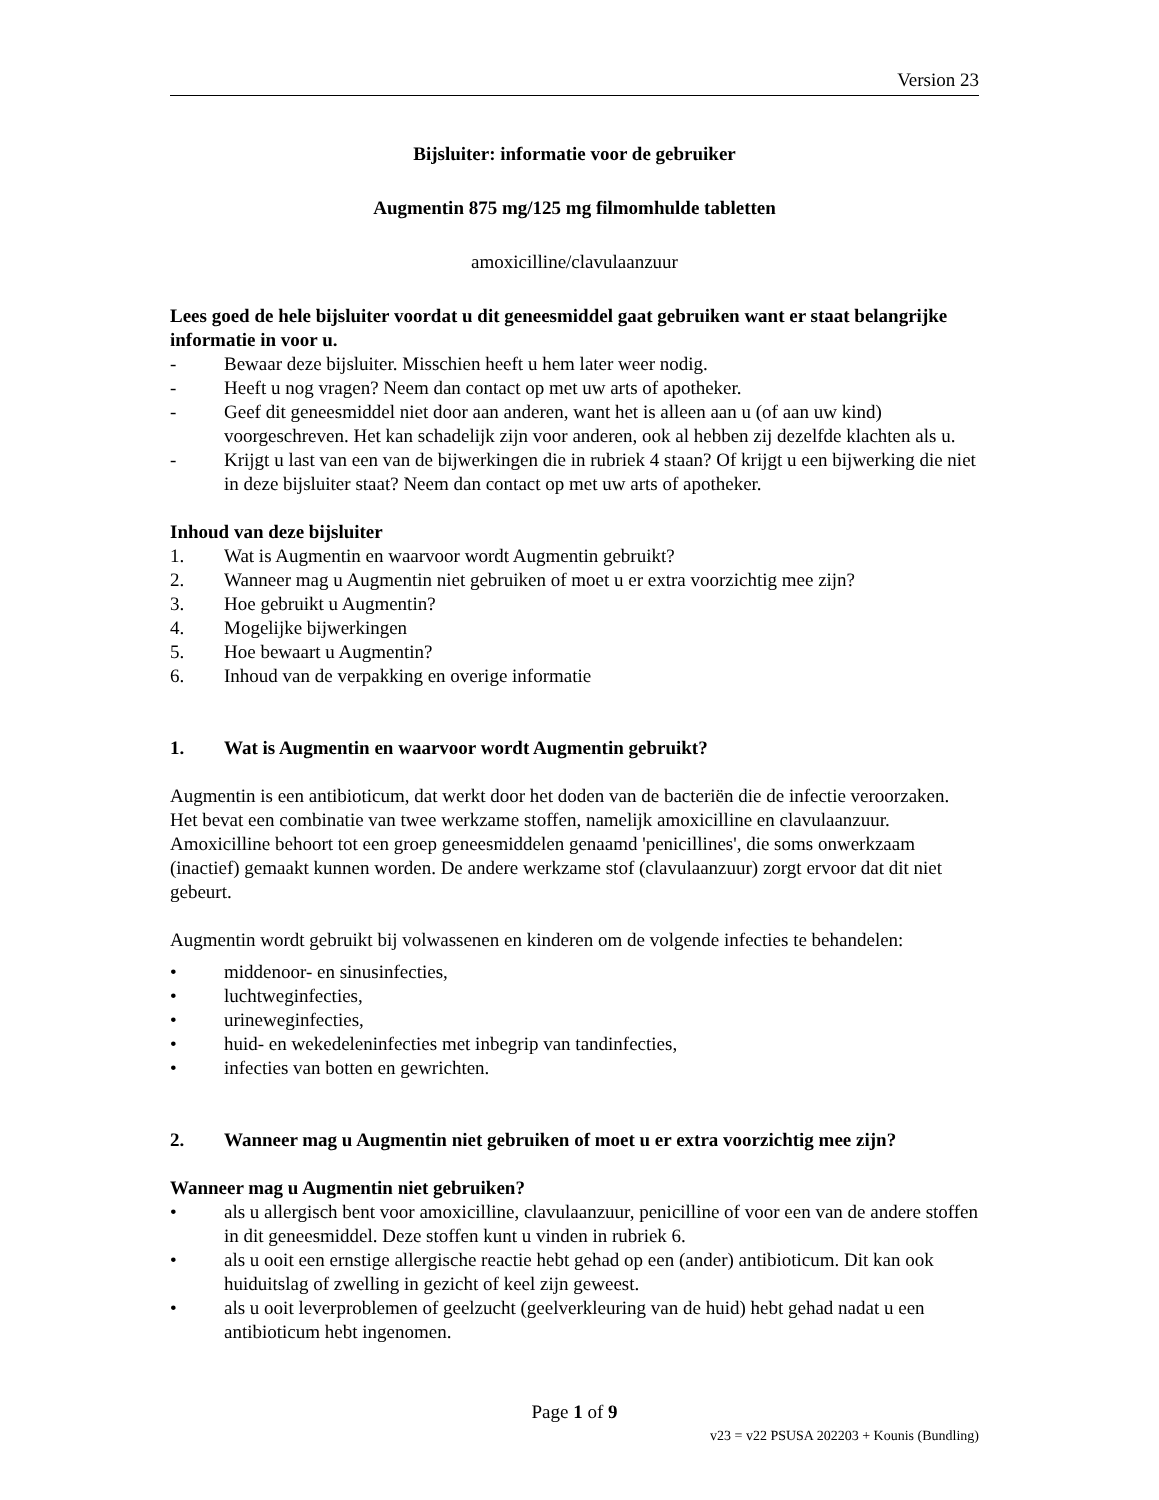Version 23
Bijsluiter: informatie voor de gebruiker
Augmentin 875 mg/125 mg filmomhulde tabletten
amoxicilline/clavulaanzuur
Lees goed de hele bijsluiter voordat u dit geneesmiddel gaat gebruiken want er staat belangrijke informatie in voor u.
- Bewaar deze bijsluiter. Misschien heeft u hem later weer nodig.
- Heeft u nog vragen? Neem dan contact op met uw arts of apotheker.
- Geef dit geneesmiddel niet door aan anderen, want het is alleen aan u (of aan uw kind) voorgeschreven. Het kan schadelijk zijn voor anderen, ook al hebben zij dezelfde klachten als u.
- Krijgt u last van een van de bijwerkingen die in rubriek 4 staan? Of krijgt u een bijwerking die niet in deze bijsluiter staat? Neem dan contact op met uw arts of apotheker.
Inhoud van deze bijsluiter
1. Wat is Augmentin en waarvoor wordt Augmentin gebruikt?
2. Wanneer mag u Augmentin niet gebruiken of moet u er extra voorzichtig mee zijn?
3. Hoe gebruikt u Augmentin?
4. Mogelijke bijwerkingen
5. Hoe bewaart u Augmentin?
6. Inhoud van de verpakking en overige informatie
1. Wat is Augmentin en waarvoor wordt Augmentin gebruikt?
Augmentin is een antibioticum, dat werkt door het doden van de bacteriën die de infectie veroorzaken. Het bevat een combinatie van twee werkzame stoffen, namelijk amoxicilline en clavulaanzuur. Amoxicilline behoort tot een groep geneesmiddelen genaamd 'penicillines', die soms onwerkzaam (inactief) gemaakt kunnen worden. De andere werkzame stof (clavulaanzuur) zorgt ervoor dat dit niet gebeurt.
Augmentin wordt gebruikt bij volwassenen en kinderen om de volgende infecties te behandelen:
• middenoor- en sinusinfecties,
• luchtweginfecties,
• urineweginfecties,
• huid- en wekedeleninfecties met inbegrip van tandinfecties,
• infecties van botten en gewrichten.
2. Wanneer mag u Augmentin niet gebruiken of moet u er extra voorzichtig mee zijn?
Wanneer mag u Augmentin niet gebruiken?
• als u allergisch bent voor amoxicilline, clavulaanzuur, penicilline of voor een van de andere stoffen in dit geneesmiddel. Deze stoffen kunt u vinden in rubriek 6.
• als u ooit een ernstige allergische reactie hebt gehad op een (ander) antibioticum. Dit kan ook huiduitslag of zwelling in gezicht of keel zijn geweest.
• als u ooit leverproblemen of geelzucht (geelverkleuring van de huid) hebt gehad nadat u een antibioticum hebt ingenomen.
Page 1 of 9
v23 = v22 PSUSA 202203 + Kounis (Bundling)